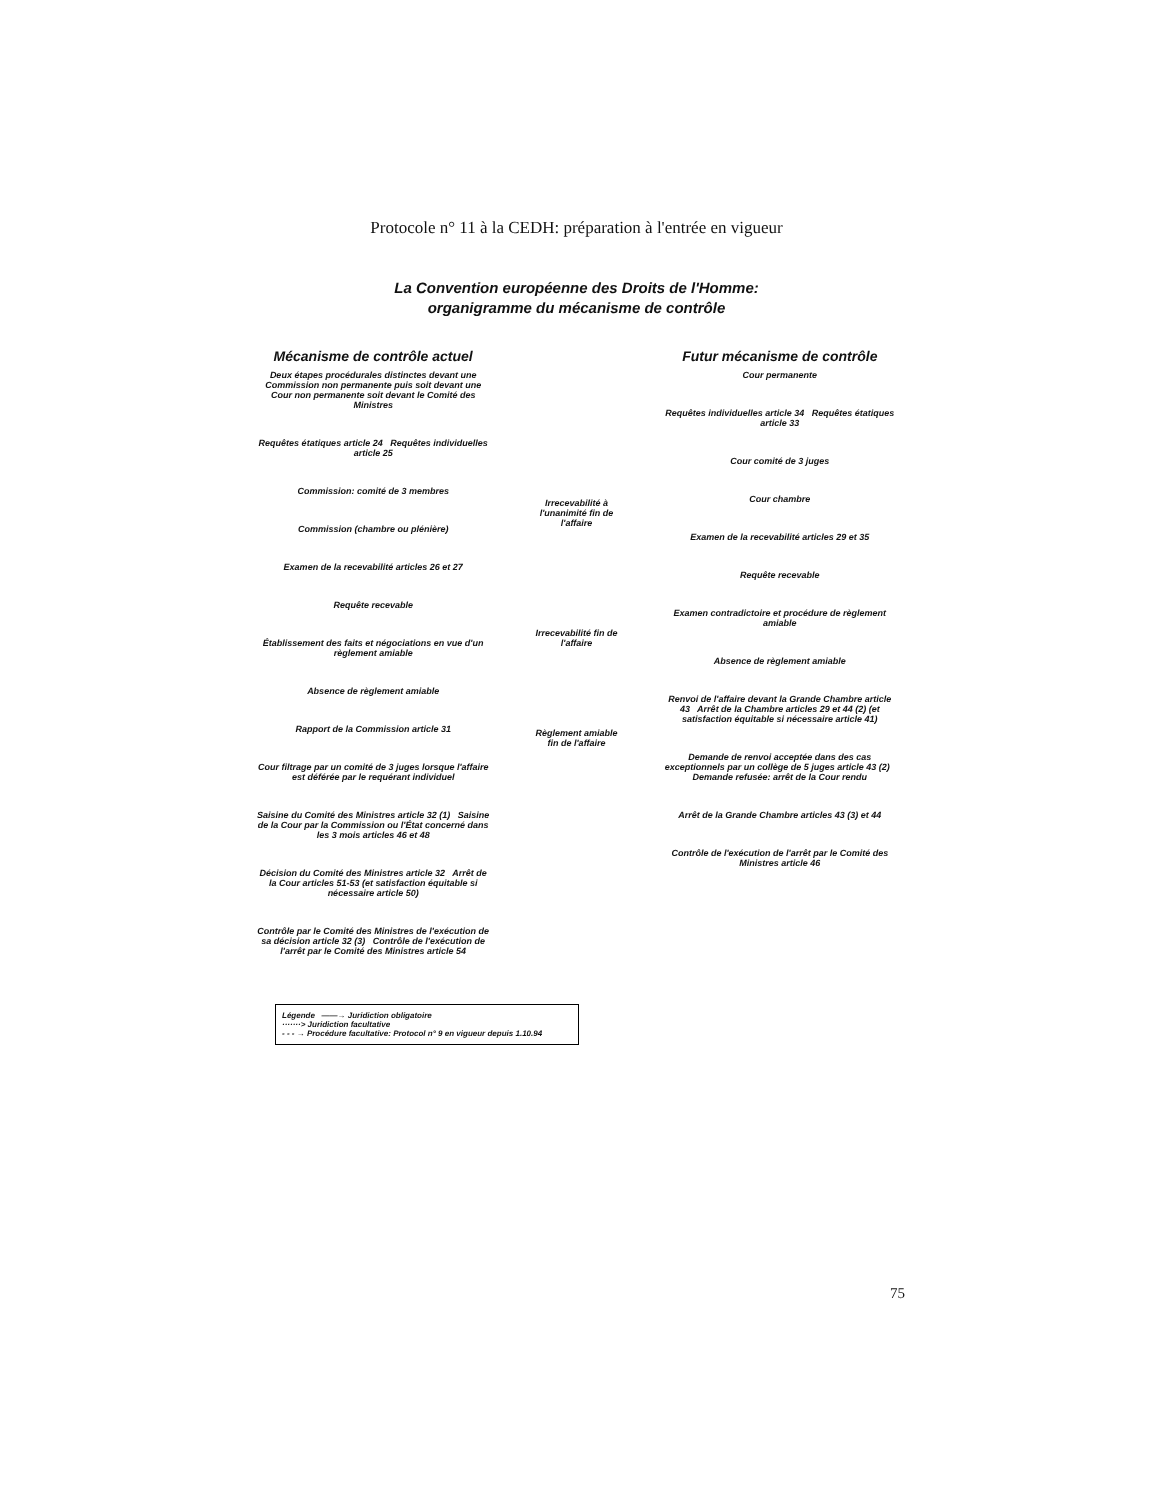Protocole n° 11 à la CEDH: préparation à l'entrée en vigueur
La Convention européenne des Droits de l'Homme:
organigramme du mécanisme de contrôle
Mécanisme de contrôle actuel
Deux étapes procédurales distinctes devant une Commission non permanente puis soit devant une Cour non permanente soit devant le Comité des Ministres
Requêtes étatiques article 24 Requêtes individuelles article 25
Commission: comité de 3 membres
Commission (chambre ou plénière)
Examen de la recevabilité articles 26 et 27
Requête recevable
Établissement des faits et négociations en vue d'un règlement amiable
Absence de règlement amiable
Rapport de la Commission article 31
Cour filtrage par un comité de 3 juges lorsque l'affaire est déférée par le requérant individuel
Saisine du Comité des Ministres article 32 (1) Saisine de la Cour par la Commission ou l'État concerné dans les 3 mois articles 46 et 48
Décision du Comité des Ministres article 32 Arrêt de la Cour articles 51-53 (et satisfaction équitable si nécessaire article 50)
Contrôle par le Comité des Ministres de l'exécution de sa décision article 32 (3) Contrôle de l'exécution de l'arrêt par le Comité des Ministres article 54
Irrecevabilité à l'unanimité fin de l'affaire
Irrecevabilité fin de l'affaire
Règlement amiable fin de l'affaire
Futur mécanisme de contrôle
Cour permanente
Requêtes individuelles article 34 Requêtes étatiques article 33
Cour comité de 3 juges
Cour chambre
Examen de la recevabilité articles 29 et 35
Requête recevable
Examen contradictoire et procédure de règlement amiable
Absence de règlement amiable
Renvoi de l'affaire devant la Grande Chambre article 43 Arrêt de la Chambre articles 29 et 44 (2) (et satisfaction équitable si nécessaire article 41)
Demande de renvoi acceptée dans des cas exceptionnels par un collège de 5 juges article 43 (2) Demande refusée: arrêt de la Cour rendu
Arrêt de la Grande Chambre articles 43 (3) et 44
Contrôle de l'exécution de l'arrêt par le Comité des Ministres article 46
Légende ——→ Juridiction obligatoire
·······> Juridiction facultative
- - - → Procédure facultative: Protocol n° 9 en vigueur depuis 1.10.94
75